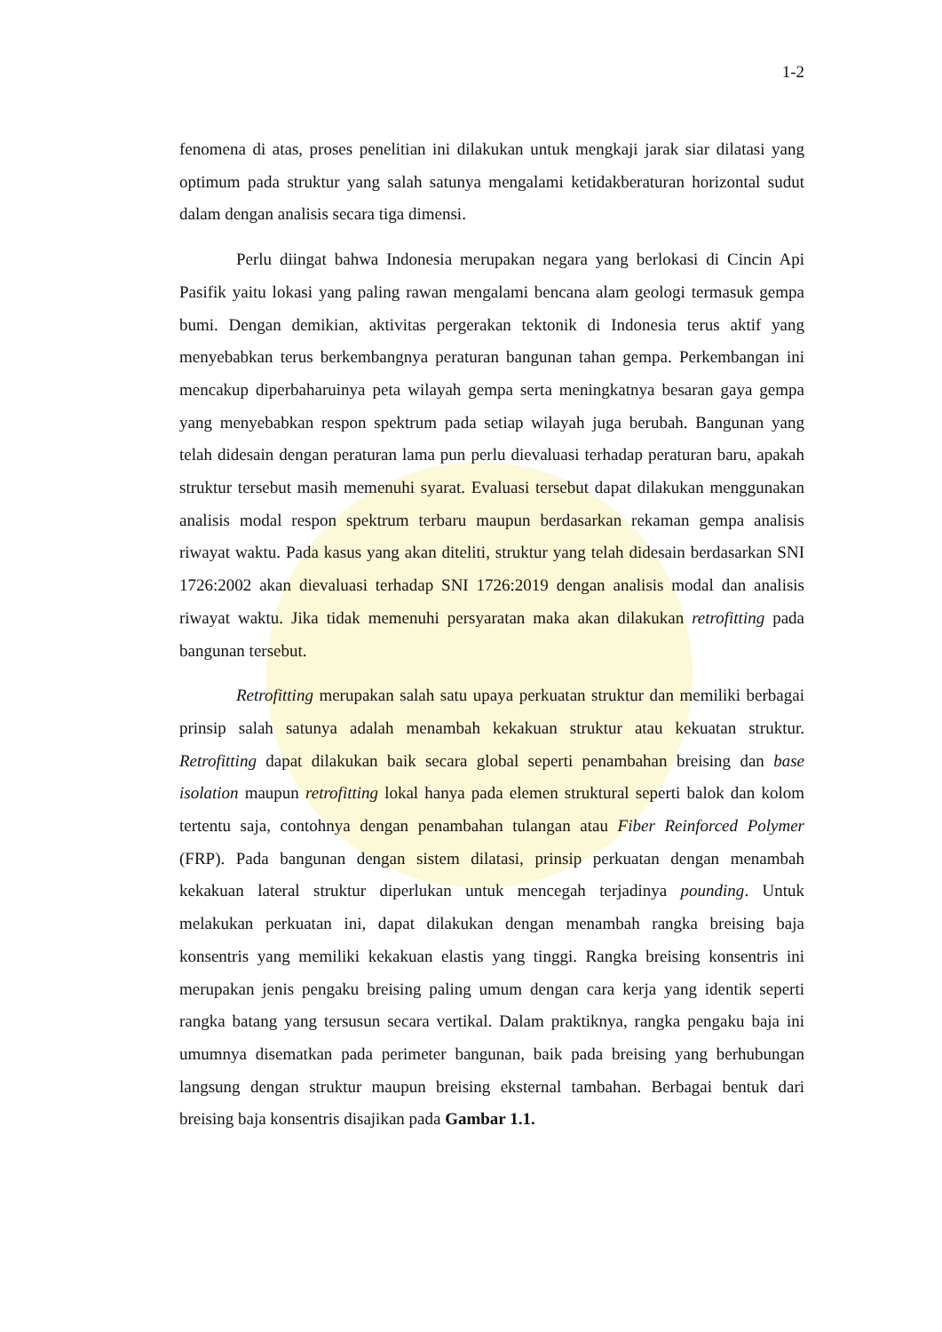1-2
fenomena di atas, proses penelitian ini dilakukan untuk mengkaji jarak siar dilatasi yang optimum pada struktur yang salah satunya mengalami ketidakberaturan horizontal sudut dalam dengan analisis secara tiga dimensi.
Perlu diingat bahwa Indonesia merupakan negara yang berlokasi di Cincin Api Pasifik yaitu lokasi yang paling rawan mengalami bencana alam geologi termasuk gempa bumi. Dengan demikian, aktivitas pergerakan tektonik di Indonesia terus aktif yang menyebabkan terus berkembangnya peraturan bangunan tahan gempa. Perkembangan ini mencakup diperbaharuinya peta wilayah gempa serta meningkatnya besaran gaya gempa yang menyebabkan respon spektrum pada setiap wilayah juga berubah. Bangunan yang telah didesain dengan peraturan lama pun perlu dievaluasi terhadap peraturan baru, apakah struktur tersebut masih memenuhi syarat. Evaluasi tersebut dapat dilakukan menggunakan analisis modal respon spektrum terbaru maupun berdasarkan rekaman gempa analisis riwayat waktu. Pada kasus yang akan diteliti, struktur yang telah didesain berdasarkan SNI 1726:2002 akan dievaluasi terhadap SNI 1726:2019 dengan analisis modal dan analisis riwayat waktu. Jika tidak memenuhi persyaratan maka akan dilakukan retrofitting pada bangunan tersebut.
Retrofitting merupakan salah satu upaya perkuatan struktur dan memiliki berbagai prinsip salah satunya adalah menambah kekakuan struktur atau kekuatan struktur. Retrofitting dapat dilakukan baik secara global seperti penambahan breising dan base isolation maupun retrofitting lokal hanya pada elemen struktural seperti balok dan kolom tertentu saja, contohnya dengan penambahan tulangan atau Fiber Reinforced Polymer (FRP). Pada bangunan dengan sistem dilatasi, prinsip perkuatan dengan menambah kekakuan lateral struktur diperlukan untuk mencegah terjadinya pounding. Untuk melakukan perkuatan ini, dapat dilakukan dengan menambah rangka breising baja konsentris yang memiliki kekakuan elastis yang tinggi. Rangka breising konsentris ini merupakan jenis pengaku breising paling umum dengan cara kerja yang identik seperti rangka batang yang tersusun secara vertikal. Dalam praktiknya, rangka pengaku baja ini umumnya disematkan pada perimeter bangunan, baik pada breising yang berhubungan langsung dengan struktur maupun breising eksternal tambahan. Berbagai bentuk dari breising baja konsentris disajikan pada Gambar 1.1.